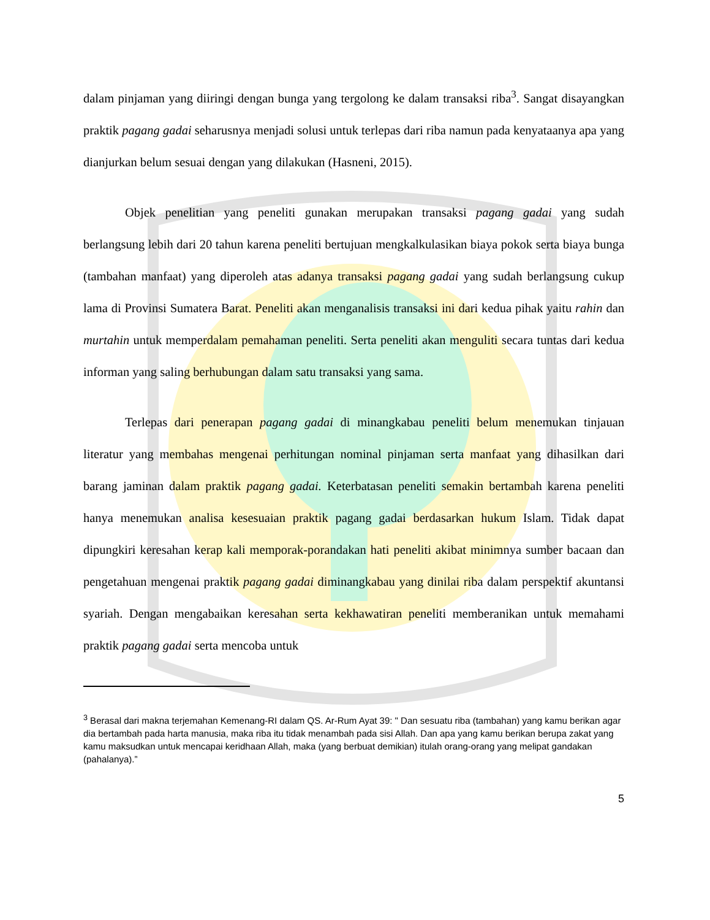dalam pinjaman yang diiringi dengan bunga yang tergolong ke dalam transaksi riba<sup>3</sup>. Sangat disayangkan praktik pagang gadai seharusnya menjadi solusi untuk terlepas dari riba namun pada kenyataanya apa yang dianjurkan belum sesuai dengan yang dilakukan (Hasneni, 2015).
Objek penelitian yang peneliti gunakan merupakan transaksi pagang gadai yang sudah berlangsung lebih dari 20 tahun karena peneliti bertujuan mengkalkulasikan biaya pokok serta biaya bunga (tambahan manfaat) yang diperoleh atas adanya transaksi pagang gadai yang sudah berlangsung cukup lama di Provinsi Sumatera Barat. Peneliti akan menganalisis transaksi ini dari kedua pihak yaitu rahin dan murtahin untuk memperdalam pemahaman peneliti. Serta peneliti akan menguliti secara tuntas dari kedua informan yang saling berhubungan dalam satu transaksi yang sama.
Terlepas dari penerapan pagang gadai di minangkabau peneliti belum menemukan tinjauan literatur yang membahas mengenai perhitungan nominal pinjaman serta manfaat yang dihasilkan dari barang jaminan dalam praktik pagang gadai. Keterbatasan peneliti semakin bertambah karena peneliti hanya menemukan analisa kesesuaian praktik pagang gadai berdasarkan hukum Islam. Tidak dapat dipungkiri keresahan kerap kali memporak-porandakan hati peneliti akibat minimnya sumber bacaan dan pengetahuan mengenai praktik pagang gadai diminangkabau yang dinilai riba dalam perspektif akuntansi syariah. Dengan mengabaikan keresahan serta kekhawatiran peneliti memberanikan untuk memahami praktik pagang gadai serta mencoba untuk
<sup>3</sup> Berasal dari makna terjemahan Kemenang-RI dalam QS. Ar-Rum Ayat 39: " Dan sesuatu riba (tambahan) yang kamu berikan agar dia bertambah pada harta manusia, maka riba itu tidak menambah pada sisi Allah. Dan apa yang kamu berikan berupa zakat yang kamu maksudkan untuk mencapai keridhaan Allah, maka (yang berbuat demikian) itulah orang-orang yang melipat gandakan (pahalanya).”
5